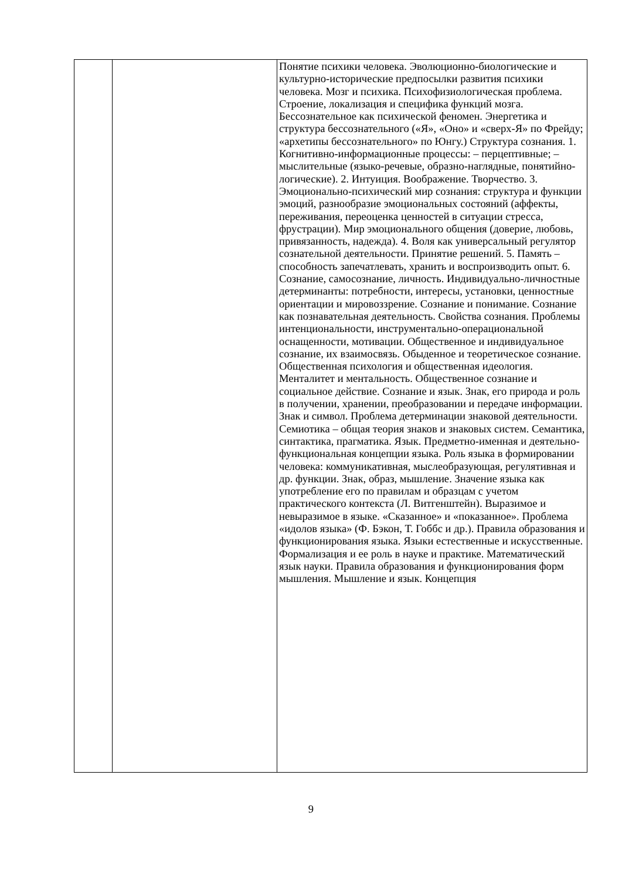| | | Понятие психики человека. Эволюционно-биологические и культурно-исторические предпосылки развития психики человека. Мозг и психика. Психофизиологическая проблема. Строение, локализация и специфика функций мозга. Бессознательное как психической феномен. Энергетика и структура бессознательного («Я», «Оно» и «сверх-Я» по Фрейду; «архетипы бессознательного» по Юнгу.) Структура сознания. 1. Когнитивно-информационные процессы: – перцептивные; – мыслительные (языко-речевые, образно-наглядные, понятийно-логические). 2. Интуиция. Воображение. Творчество. 3. Эмоционально-психический мир сознания: структура и функции эмоций, разнообразие эмоциональных состояний (аффекты, переживания, переоценка ценностей в ситуации стресса, фрустрации). Мир эмоционального общения (доверие, любовь, привязанность, надежда). 4. Воля как универсальный регулятор сознательной деятельности. Принятие решений. 5. Память – способность запечатлевать, хранить и воспроизводить опыт. 6. Сознание, самосознание, личность. Индивидуально-личностные детерминанты: потребности, интересы, установки, ценностные ориентации и мировоззрение. Сознание и понимание. Сознание как познавательная деятельность. Свойства сознания. Проблемы интенциональности, инструментально-операциональной оснащенности, мотивации. Общественное и индивидуальное сознание, их взаимосвязь. Обыденное и теоретическое сознание. Общественная психология и общественная идеология. Менталитет и ментальность. Общественное сознание и социальное действие. Сознание и язык. Знак, его природа и роль в получении, хранении, преобразовании и передаче информации. Знак и символ. Проблема детерминации знаковой деятельности. Семиотика – общая теория знаков и знаковых систем. Семантика, синтактика, прагматика. Язык. Предметно-именная и деятельно-функциональная концепции языка. Роль языка в формировании человека: коммуникативная, мыслеобразующая, регулятивная и др. функции. Знак, образ, мышление. Значение языка как употребление его по правилам и образцам с учетом практического контекста (Л. Витгенштейн). Выразимое и невыразимое в языке. «Сказанное» и «показанное». Проблема «идолов языка» (Ф. Бэкон, Т. Гоббс и др.). Правила образования и функционирования языка. Языки естественные и искусственные. Формализация и ее роль в науке и практике. Математический язык науки. Правила образования и функционирования форм мышления. Мышление и язык. Концепция |
9